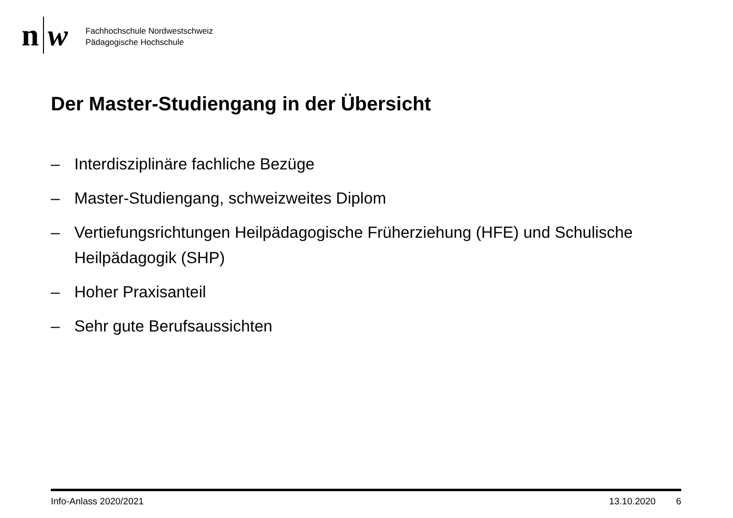n w
Fachhochschule Nordwestschweiz
Pädagogische Hochschule
Der Master-Studiengang in der Übersicht
– Interdisziplinäre fachliche Bezüge
– Master-Studiengang, schweizweites Diplom
– Vertiefungsrichtungen Heilpädagogische Früherziehung (HFE) und Schulische Heilpädagogik (SHP)
– Hoher Praxisanteil
– Sehr gute Berufsaussichten
Info-Anlass 2020/2021 13.10.2020 6